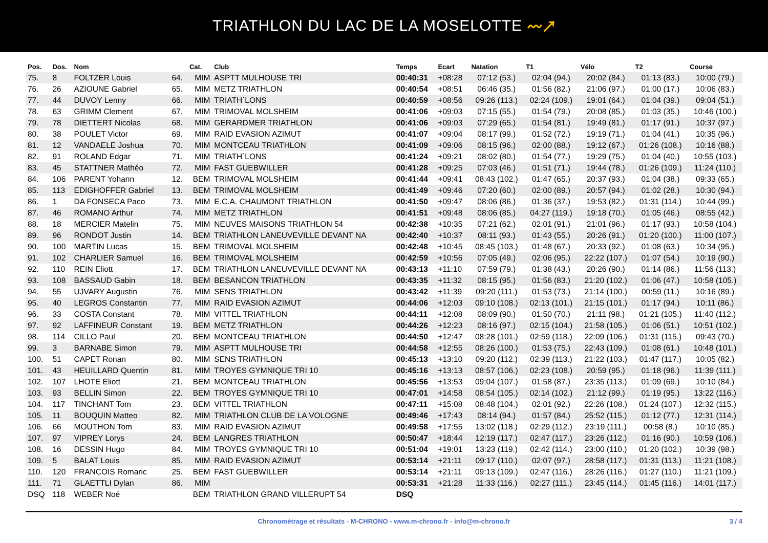TRIATHLON DU LAC DE LA MOSELOTTE 〰↗
| Pos. | Dos. | Nom | | Cat. | Club | Temps | Ecart | Natation | T1 | Vélo | T2 | Course |
| --- | --- | --- | --- | --- | --- | --- | --- | --- | --- | --- | --- | --- |
| 75. | 8 | FOLTZER Louis | 64. | MIM | ASPTT MULHOUSE TRI | 00:40:31 | +08:28 | 07:12 (53.) | 02:04 (94.) | 20:02 (84.) | 01:13 (83.) | 10:00 (79.) |
| 76. | 26 | AZIOUNE Gabriel | 65. | MIM | METZ TRIATHLON | 00:40:54 | +08:51 | 06:46 (35.) | 01:56 (82.) | 21:06 (97.) | 01:00 (17.) | 10:06 (83.) |
| 77. | 44 | DUVOY Lenny | 66. | MIM | TRIATH`LONS | 00:40:59 | +08:56 | 09:26 (113.) | 02:24 (109.) | 19:01 (64.) | 01:04 (39.) | 09:04 (51.) |
| 78. | 63 | GRIMM Clement | 67. | MIM | TRIMOVAL MOLSHEIM | 00:41:06 | +09:03 | 07:15 (55.) | 01:54 (79.) | 20:08 (85.) | 01:03 (35.) | 10:46 (100.) |
| 79. | 78 | DIETTERT Nicolas | 68. | MIM | GERARDMER TRIATHLON | 00:41:06 | +09:03 | 07:29 (65.) | 01:54 (81.) | 19:49 (81.) | 01:17 (91.) | 10:37 (97.) |
| 80. | 38 | POULET Victor | 69. | MIM | RAID EVASION AZIMUT | 00:41:07 | +09:04 | 08:17 (99.) | 01:52 (72.) | 19:19 (71.) | 01:04 (41.) | 10:35 (96.) |
| 81. | 12 | VANDAELE Joshua | 70. | MIM | MONTCEAU TRIATHLON | 00:41:09 | +09:06 | 08:15 (96.) | 02:00 (88.) | 19:12 (67.) | 01:26 (108.) | 10:16 (88.) |
| 82. | 91 | ROLAND Edgar | 71. | MIM | TRIATH`LONS | 00:41:24 | +09:21 | 08:02 (80.) | 01:54 (77.) | 19:29 (75.) | 01:04 (40.) | 10:55 (103.) |
| 83. | 45 | STATTNER Mathéo | 72. | MIM | FAST GUEBWILLER | 00:41:28 | +09:25 | 07:03 (46.) | 01:51 (71.) | 19:44 (78.) | 01:26 (109.) | 11:24 (110.) |
| 84. | 106 | PARENT Yohann | 12. | BEM | TRIMOVAL MOLSHEIM | 00:41:44 | +09:41 | 08:43 (102.) | 01:47 (65.) | 20:37 (93.) | 01:04 (38.) | 09:33 (65.) |
| 85. | 113 | EDIGHOFFER Gabriel | 13. | BEM | TRIMOVAL MOLSHEIM | 00:41:49 | +09:46 | 07:20 (60.) | 02:00 (89.) | 20:57 (94.) | 01:02 (28.) | 10:30 (94.) |
| 86. | 1 | DA FONSECA Paco | 73. | MIM | E.C.A. CHAUMONT TRIATHLON | 00:41:50 | +09:47 | 08:06 (86.) | 01:36 (37.) | 19:53 (82.) | 01:31 (114.) | 10:44 (99.) |
| 87. | 46 | ROMANO Arthur | 74. | MIM | METZ TRIATHLON | 00:41:51 | +09:48 | 08:06 (85.) | 04:27 (119.) | 19:18 (70.) | 01:05 (46.) | 08:55 (42.) |
| 88. | 18 | MERCIER Matelin | 75. | MIM | NEUVES MAISONS TRIATHLON 54 | 00:42:38 | +10:35 | 07:21 (62.) | 02:01 (91.) | 21:01 (96.) | 01:17 (93.) | 10:58 (104.) |
| 89. | 96 | RONDOT Justin | 14. | BEM | TRIATHLON LANEUVEVILLE DEVANT NA | 00:42:40 | +10:37 | 08:11 (93.) | 01:43 (55.) | 20:26 (91.) | 01:20 (100.) | 11:00 (107.) |
| 90. | 100 | MARTIN Lucas | 15. | BEM | TRIMOVAL MOLSHEIM | 00:42:48 | +10:45 | 08:45 (103.) | 01:48 (67.) | 20:33 (92.) | 01:08 (63.) | 10:34 (95.) |
| 91. | 102 | CHARLIER Samuel | 16. | BEM | TRIMOVAL MOLSHEIM | 00:42:59 | +10:56 | 07:05 (49.) | 02:06 (95.) | 22:22 (107.) | 01:07 (54.) | 10:19 (90.) |
| 92. | 110 | REIN Eliott | 17. | BEM | TRIATHLON LANEUVEVILLE DEVANT NA | 00:43:13 | +11:10 | 07:59 (79.) | 01:38 (43.) | 20:26 (90.) | 01:14 (86.) | 11:56 (113.) |
| 93. | 108 | BASSAUD Gabin | 18. | BEM | BESANCON TRIATHLON | 00:43:35 | +11:32 | 08:15 (95.) | 01:56 (83.) | 21:20 (102.) | 01:06 (47.) | 10:58 (105.) |
| 94. | 55 | UJVARY Augustin | 76. | MIM | SENS TRIATHLON | 00:43:42 | +11:39 | 09:20 (111.) | 01:53 (73.) | 21:14 (100.) | 00:59 (11.) | 10:16 (89.) |
| 95. | 40 | LEGROS Constantin | 77. | MIM | RAID EVASION AZIMUT | 00:44:06 | +12:03 | 09:10 (108.) | 02:13 (101.) | 21:15 (101.) | 01:17 (94.) | 10:11 (86.) |
| 96. | 33 | COSTA Constant | 78. | MIM | VITTEL TRIATHLON | 00:44:11 | +12:08 | 08:09 (90.) | 01:50 (70.) | 21:11 (98.) | 01:21 (105.) | 11:40 (112.) |
| 97. | 92 | LAFFINEUR Constant | 19. | BEM | METZ TRIATHLON | 00:44:26 | +12:23 | 08:16 (97.) | 02:15 (104.) | 21:58 (105.) | 01:06 (51.) | 10:51 (102.) |
| 98. | 114 | CILLO Paul | 20. | BEM | MONTCEAU TRIATHLON | 00:44:50 | +12:47 | 08:28 (101.) | 02:59 (118.) | 22:09 (106.) | 01:31 (115.) | 09:43 (70.) |
| 99. | 3 | BARNABE Simon | 79. | MIM | ASPTT MULHOUSE TRI | 00:44:58 | +12:55 | 08:26 (100.) | 01:53 (75.) | 22:43 (109.) | 01:08 (61.) | 10:48 (101.) |
| 100. | 51 | CAPET Ronan | 80. | MIM | SENS TRIATHLON | 00:45:13 | +13:10 | 09:20 (112.) | 02:39 (113.) | 21:22 (103.) | 01:47 (117.) | 10:05 (82.) |
| 101. | 43 | HEUILLARD Quentin | 81. | MIM | TROYES GYMNIQUE TRI 10 | 00:45:16 | +13:13 | 08:57 (106.) | 02:23 (108.) | 20:59 (95.) | 01:18 (96.) | 11:39 (111.) |
| 102. | 107 | LHOTE Eliott | 21. | BEM | MONTCEAU TRIATHLON | 00:45:56 | +13:53 | 09:04 (107.) | 01:58 (87.) | 23:35 (113.) | 01:09 (69.) | 10:10 (84.) |
| 103. | 93 | BELLIN Simon | 22. | BEM | TROYES GYMNIQUE TRI 10 | 00:47:01 | +14:58 | 08:54 (105.) | 02:14 (102.) | 21:12 (99.) | 01:19 (95.) | 13:22 (116.) |
| 104. | 117 | TINCHANT Tom | 23. | BEM | VITTEL TRIATHLON | 00:47:11 | +15:08 | 08:48 (104.) | 02:01 (92.) | 22:26 (108.) | 01:24 (107.) | 12:32 (115.) |
| 105. | 11 | BOUQUIN Matteo | 82. | MIM | TRIATHLON CLUB DE LA VOLOGNE | 00:49:46 | +17:43 | 08:14 (94.) | 01:57 (84.) | 25:52 (115.) | 01:12 (77.) | 12:31 (114.) |
| 106. | 66 | MOUTHON Tom | 83. | MIM | RAID EVASION AZIMUT | 00:49:58 | +17:55 | 13:02 (118.) | 02:29 (112.) | 23:19 (111.) | 00:58 (8.) | 10:10 (85.) |
| 107. | 97 | VIPREY Lorys | 24. | BEM | LANGRES TRIATHLON | 00:50:47 | +18:44 | 12:19 (117.) | 02:47 (117.) | 23:26 (112.) | 01:16 (90.) | 10:59 (106.) |
| 108. | 16 | DESSIN Hugo | 84. | MIM | TROYES GYMNIQUE TRI 10 | 00:51:04 | +19:01 | 13:23 (119.) | 02:42 (114.) | 23:00 (110.) | 01:20 (102.) | 10:39 (98.) |
| 109. | 5 | BALAT Louis | 85. | MIM | RAID EVASION AZIMUT | 00:53:14 | +21:11 | 09:17 (110.) | 02:07 (97.) | 28:58 (117.) | 01:31 (113.) | 11:21 (108.) |
| 110. | 120 | FRANCOIS Romaric | 25. | BEM | FAST GUEBWILLER | 00:53:14 | +21:11 | 09:13 (109.) | 02:47 (116.) | 28:26 (116.) | 01:27 (110.) | 11:21 (109.) |
| 111. | 71 | GLAETTLI Dylan | 86. | MIM | | 00:53:31 | +21:28 | 11:33 (116.) | 02:27 (111.) | 23:45 (114.) | 01:45 (116.) | 14:01 (117.) |
| DSQ | 118 | WEBER Noé | | BEM | TRIATHLON GRAND VILLERUPT 54 | DSQ | | | | | | |
Chronométrage et résultats - M-CHRONO - www.m-chrono.fr - info@m-chrono.fr 3 / 4